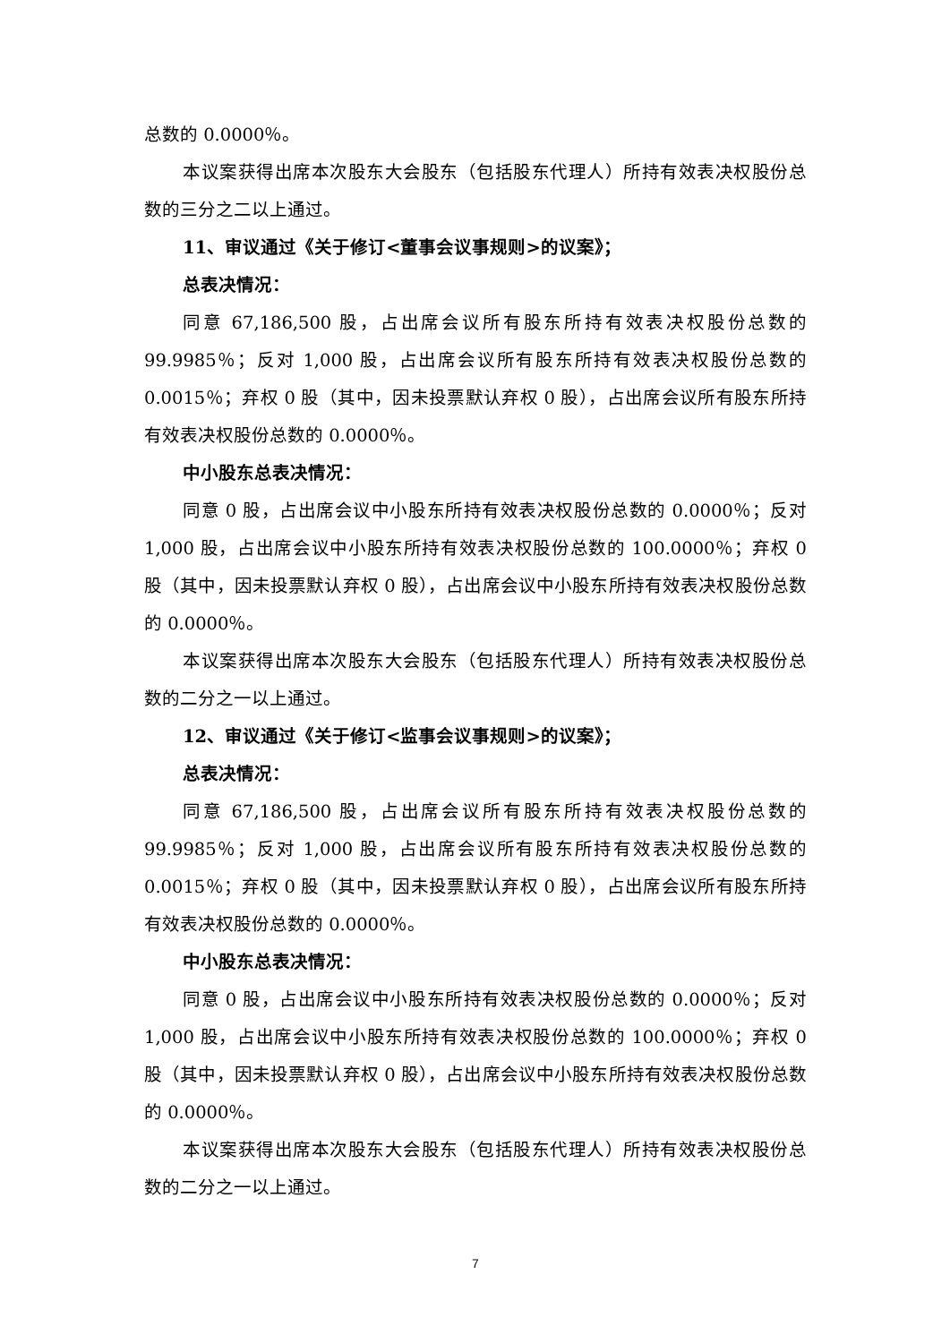总数的 0.0000％。
本议案获得出席本次股东大会股东（包括股东代理人）所持有效表决权股份总数的三分之二以上通过。
11、审议通过《关于修订<董事会议事规则>的议案》；
总表决情况：
同意 67,186,500 股，占出席会议所有股东所持有效表决权股份总数的 99.9985％；反对 1,000 股，占出席会议所有股东所持有效表决权股份总数的 0.0015％；弃权 0 股（其中，因未投票默认弃权 0 股），占出席会议所有股东所持有效表决权股份总数的 0.0000％。
中小股东总表决情况：
同意 0 股，占出席会议中小股东所持有效表决权股份总数的 0.0000％；反对 1,000 股，占出席会议中小股东所持有效表决权股份总数的 100.0000％；弃权 0 股（其中，因未投票默认弃权 0 股），占出席会议中小股东所持有效表决权股份总数的 0.0000％。
本议案获得出席本次股东大会股东（包括股东代理人）所持有效表决权股份总数的二分之一以上通过。
12、审议通过《关于修订<监事会议事规则>的议案》；
总表决情况：
同意 67,186,500 股，占出席会议所有股东所持有效表决权股份总数的 99.9985％；反对 1,000 股，占出席会议所有股东所持有效表决权股份总数的 0.0015％；弃权 0 股（其中，因未投票默认弃权 0 股），占出席会议所有股东所持有效表决权股份总数的 0.0000％。
中小股东总表决情况：
同意 0 股，占出席会议中小股东所持有效表决权股份总数的 0.0000％；反对 1,000 股，占出席会议中小股东所持有效表决权股份总数的 100.0000％；弃权 0 股（其中，因未投票默认弃权 0 股），占出席会议中小股东所持有效表决权股份总数的 0.0000％。
本议案获得出席本次股东大会股东（包括股东代理人）所持有效表决权股份总数的二分之一以上通过。
7